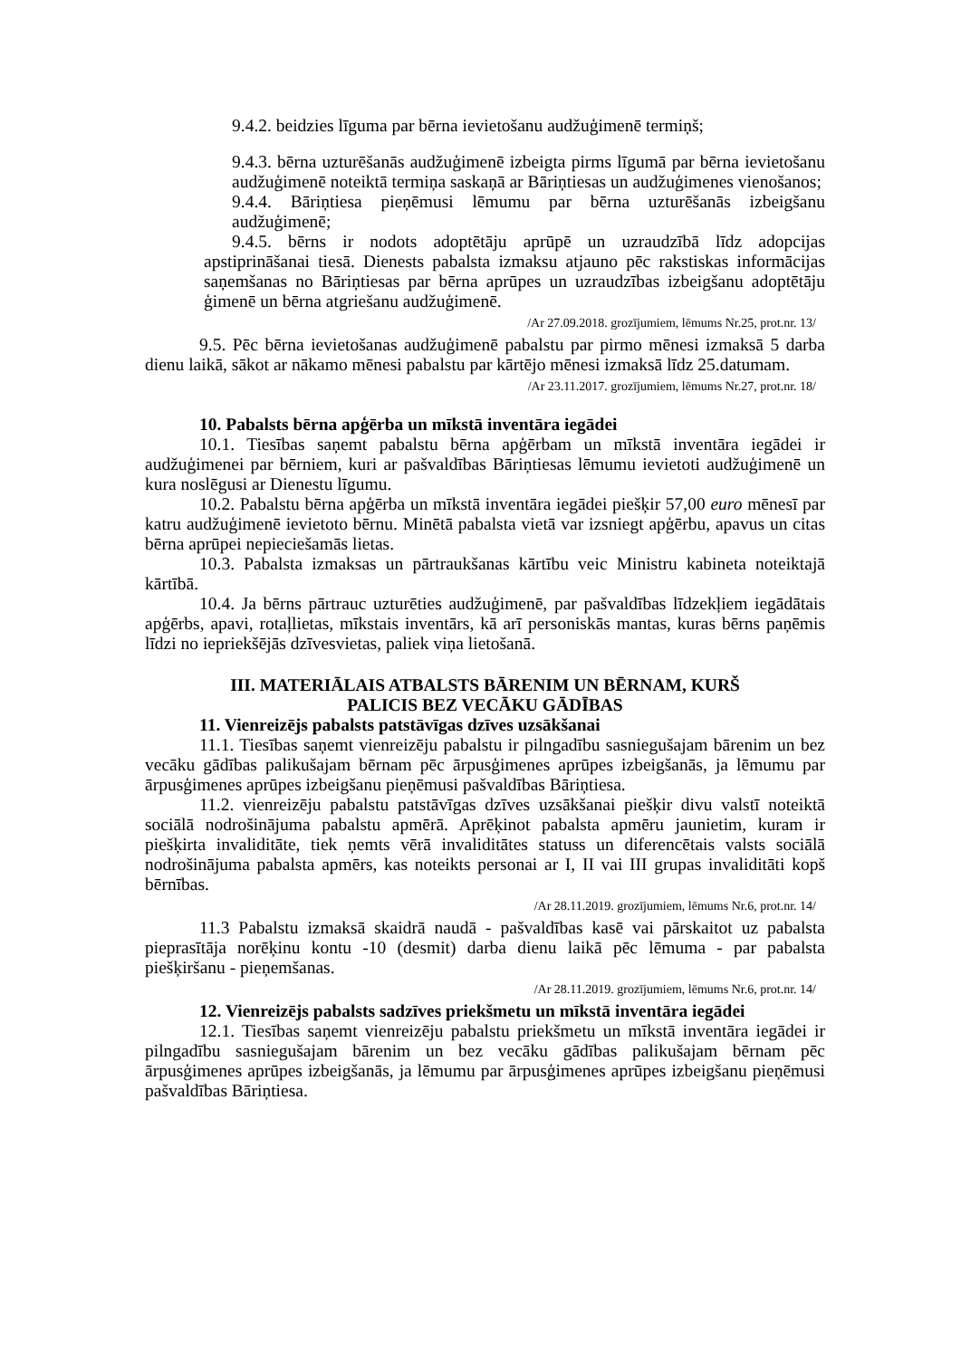9.4.2. beidzies līguma par bērna ievietošanu audžuģimenē termiņš;
9.4.3. bērna uzturēšanās audžuģimenē izbeigta pirms līgumā par bērna ievietošanu audžuģimenē noteiktā termiņa saskaņā ar Bāriņtiesas un audžuģimenes vienošanos;
9.4.4. Bāriņtiesa pieņēmusi lēmumu par bērna uzturēšanās izbeigšanu audžuģimenē;
9.4.5. bērns ir nodots adoptētāju aprūpē un uzraudzībā līdz adopcijas apstiprināšanai tiesā. Dienests pabalsta izmaksu atjauno pēc rakstiskas informācijas saņemšanas no Bāriņtiesas par bērna aprūpes un uzraudzības izbeigšanu adoptētāju ģimenē un bērna atgriešanu audžuģimenē.
/Ar 27.09.2018. grozījumiem, lēmums Nr.25, prot.nr. 13/
9.5. Pēc bērna ievietošanas audžuģimenē pabalstu par pirmo mēnesi izmaksā 5 darba dienu laikā, sākot ar nākamo mēnesi pabalstu par kārtējo mēnesi izmaksā līdz 25.datumam.
/Ar 23.11.2017. grozījumiem, lēmums Nr.27, prot.nr. 18/
10. Pabalsts bērna apģērba un mīkstā inventāra iegādei
10.1. Tiesības saņemt pabalstu bērna apģērbam un mīkstā inventāra iegādei ir audžuģimenei par bērniem, kuri ar pašvaldības Bāriņtiesas lēmumu ievietoti audžuģimenē un kura noslēgusi ar Dienestu līgumu.
10.2. Pabalstu bērna apģērba un mīkstā inventāra iegādei piešķir 57,00 euro mēnesī par katru audžuģimenē ievietoto bērnu. Minētā pabalsta vietā var izsniegt apģērbu, apavus un citas bērna aprūpei nepieciešamās lietas.
10.3. Pabalsta izmaksas un pārtraukšanas kārtību veic Ministru kabineta noteiktajā kārtībā.
10.4. Ja bērns pārtrauc uzturēties audžuģimenē, par pašvaldības līdzekļiem iegādātais apģērbs, apavi, rotaļlietas, mīkstais inventārs, kā arī personiskās mantas, kuras bērns paņēmis līdzi no iepriekšējās dzīvesvietas, paliek viņa lietošanā.
III. MATERIĀLAIS ATBALSTS BĀRENIM UN BĒRNAM, KURŠ
PALICIS BEZ VECĀKU GĀDĪBAS
11. Vienreizējs pabalsts patstāvīgas dzīves uzsākšanai
11.1. Tiesības saņemt vienreizēju pabalstu ir pilngadību sasniegušajam bārenim un bez vecāku gādības palikušajam bērnam pēc ārpusģimenes aprūpes izbeigšanās, ja lēmumu par ārpusģimenes aprūpes izbeigšanu pieņēmusi pašvaldības Bāriņtiesa.
11.2. vienreizēju pabalstu patstāvīgas dzīves uzsākšanai piešķir divu valstī noteiktā sociālā nodrošinājuma pabalstu apmērā. Aprēķinot pabalsta apmēru jaunietim, kuram ir piešķirta invaliditāte, tiek ņemts vērā invaliditātes statuss un diferencētais valsts sociālā nodrošinājuma pabalsta apmērs, kas noteikts personai ar I, II vai III grupas invaliditāti kopš bērnības.
/Ar 28.11.2019. grozījumiem, lēmums Nr.6, prot.nr. 14/
11.3 Pabalstu izmaksā skaidrā naudā - pašvaldības kasē vai pārskaitot uz pabalsta pieprasītāja norēķinu kontu -10 (desmit) darba dienu laikā pēc lēmuma - par pabalsta piešķiršanu - pieņemšanas.
/Ar 28.11.2019. grozījumiem, lēmums Nr.6, prot.nr. 14/
12. Vienreizējs pabalsts sadzīves priekšmetu un mīkstā inventāra iegādei
12.1. Tiesības saņemt vienreizēju pabalstu priekšmetu un mīkstā inventāra iegādei ir pilngadību sasniegušajam bārenim un bez vecāku gādības palikušajam bērnam pēc ārpusģimenes aprūpes izbeigšanās, ja lēmumu par ārpusģimenes aprūpes izbeigšanu pieņēmusi pašvaldības Bāriņtiesa.